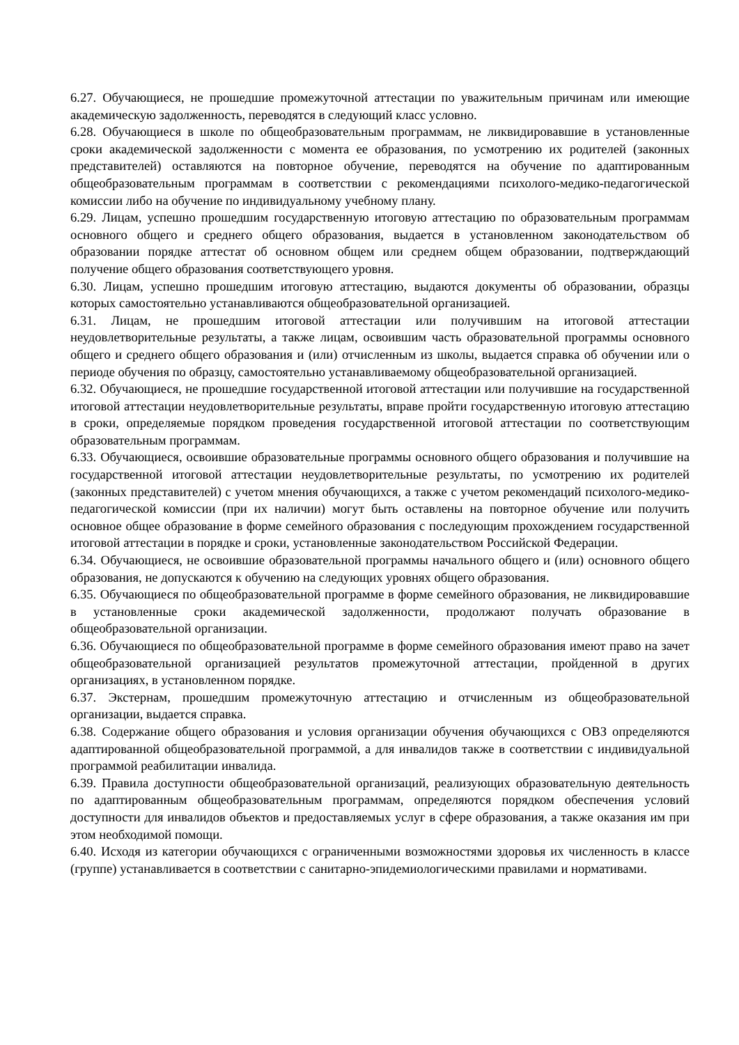6.27. Обучающиеся, не прошедшие промежуточной аттестации по уважительным причинам или имеющие академическую задолженность, переводятся в следующий класс условно.
6.28. Обучающиеся в школе по общеобразовательным программам, не ликвидировавшие в установленные сроки академической задолженности с момента ее образования, по усмотрению их родителей (законных представителей) оставляются на повторное обучение, переводятся на обучение по адаптированным общеобразовательным программам в соответствии с рекомендациями психолого-медико-педагогической комиссии либо на обучение по индивидуальному учебному плану.
6.29. Лицам, успешно прошедшим государственную итоговую аттестацию по образовательным программам основного общего и среднего общего образования, выдается в установленном законодательством об образовании порядке аттестат об основном общем или среднем общем образовании, подтверждающий получение общего образования соответствующего уровня.
6.30. Лицам, успешно прошедшим итоговую аттестацию, выдаются документы об образовании, образцы которых самостоятельно устанавливаются общеобразовательной организацией.
6.31. Лицам, не прошедшим итоговой аттестации или получившим на итоговой аттестации неудовлетворительные результаты, а также лицам, освоившим часть образовательной программы основного общего и среднего общего образования и (или) отчисленным из школы, выдается справка об обучении или о периоде обучения по образцу, самостоятельно устанавливаемому общеобразовательной организацией.
6.32. Обучающиеся, не прошедшие государственной итоговой аттестации или получившие на государственной итоговой аттестации неудовлетворительные результаты, вправе пройти государственную итоговую аттестацию в сроки, определяемые порядком проведения государственной итоговой аттестации по соответствующим образовательным программам.
6.33. Обучающиеся, освоившие образовательные программы основного общего образования и получившие на государственной итоговой аттестации неудовлетворительные результаты, по усмотрению их родителей (законных представителей) с учетом мнения обучающихся, а также с учетом рекомендаций психолого-медико-педагогической комиссии (при их наличии) могут быть оставлены на повторное обучение или получить основное общее образование в форме семейного образования с последующим прохождением государственной итоговой аттестации в порядке и сроки, установленные законодательством Российской Федерации.
6.34. Обучающиеся, не освоившие образовательной программы начального общего и (или) основного общего образования, не допускаются к обучению на следующих уровнях общего образования.
6.35. Обучающиеся по общеобразовательной программе в форме семейного образования, не ликвидировавшие в установленные сроки академической задолженности, продолжают получать образование в общеобразовательной организации.
6.36. Обучающиеся по общеобразовательной программе в форме семейного образования имеют право на зачет общеобразовательной организацией результатов промежуточной аттестации, пройденной в других организациях, в установленном порядке.
6.37. Экстернам, прошедшим промежуточную аттестацию и отчисленным из общеобразовательной организации, выдается справка.
6.38. Содержание общего образования и условия организации обучения обучающихся с ОВЗ определяются адаптированной общеобразовательной программой, а для инвалидов также в соответствии с индивидуальной программой реабилитации инвалида.
6.39. Правила доступности общеобразовательной организаций, реализующих образовательную деятельность по адаптированным общеобразовательным программам, определяются порядком обеспечения условий доступности для инвалидов объектов и предоставляемых услуг в сфере образования, а также оказания им при этом необходимой помощи.
6.40. Исходя из категории обучающихся с ограниченными возможностями здоровья их численность в классе (группе) устанавливается в соответствии с санитарно-эпидемиологическими правилами и нормативами.